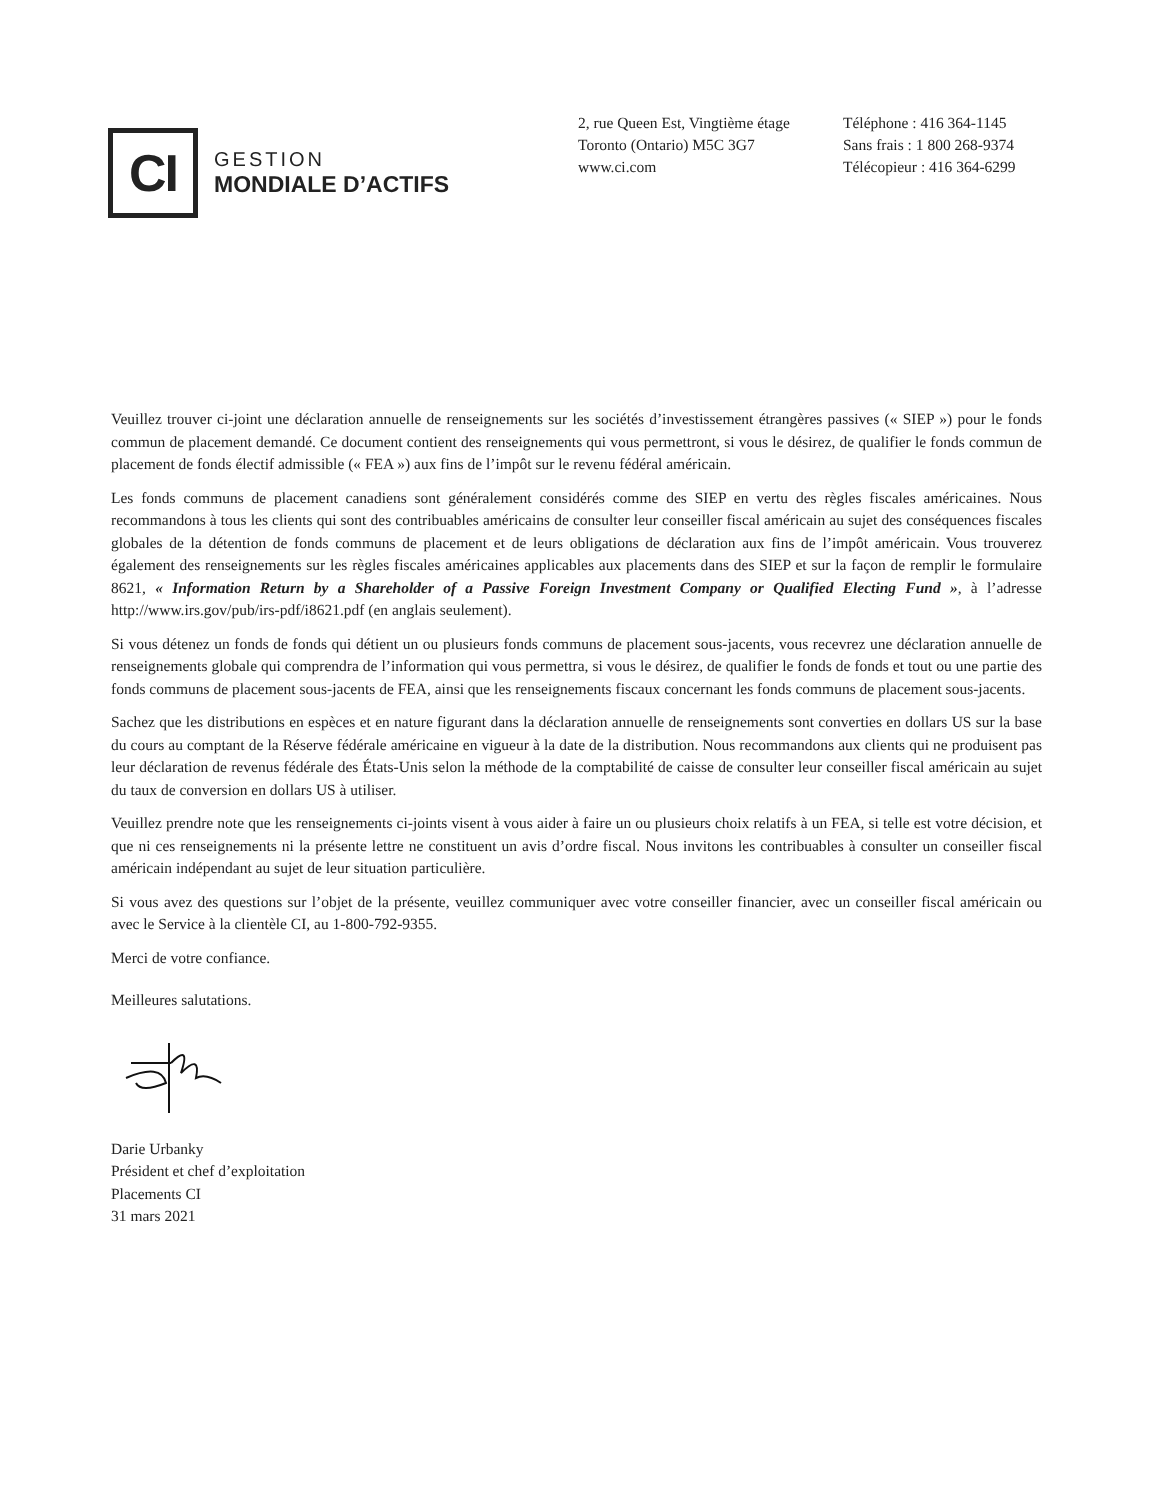CI
GESTION
MONDIALE D’ACTIFS
2, rue Queen Est, Vingtième étage
Toronto (Ontario) M5C 3G7
www.ci.com
Téléphone : 416 364-1145
Sans frais : 1 800 268-9374
Télécopieur : 416 364-6299
Veuillez trouver ci-joint une déclaration annuelle de renseignements sur les sociétés d’investissement étrangères passives (« SIEP ») pour le fonds commun de placement demandé. Ce document contient des renseignements qui vous permettront, si vous le désirez, de qualifier le fonds commun de placement de fonds électif admissible (« FEA ») aux fins de l’impôt sur le revenu fédéral américain.
Les fonds communs de placement canadiens sont généralement considérés comme des SIEP en vertu des règles fiscales américaines. Nous recommandons à tous les clients qui sont des contribuables américains de consulter leur conseiller fiscal américain au sujet des conséquences fiscales globales de la détention de fonds communs de placement et de leurs obligations de déclaration aux fins de l’impôt américain. Vous trouverez également des renseignements sur les règles fiscales américaines applicables aux placements dans des SIEP et sur la façon de remplir le formulaire 8621, « Information Return by a Shareholder of a Passive Foreign Investment Company or Qualified Electing Fund », à l’adresse http://www.irs.gov/pub/irs-pdf/i8621.pdf (en anglais seulement).
Si vous détenez un fonds de fonds qui détient un ou plusieurs fonds communs de placement sous-jacents, vous recevrez une déclaration annuelle de renseignements globale qui comprendra de l’information qui vous permettra, si vous le désirez, de qualifier le fonds de fonds et tout ou une partie des fonds communs de placement sous-jacents de FEA, ainsi que les renseignements fiscaux concernant les fonds communs de placement sous-jacents.
Sachez que les distributions en espèces et en nature figurant dans la déclaration annuelle de renseignements sont converties en dollars US sur la base du cours au comptant de la Réserve fédérale américaine en vigueur à la date de la distribution. Nous recommandons aux clients qui ne produisent pas leur déclaration de revenus fédérale des États-Unis selon la méthode de la comptabilité de caisse de consulter leur conseiller fiscal américain au sujet du taux de conversion en dollars US à utiliser.
Veuillez prendre note que les renseignements ci-joints visent à vous aider à faire un ou plusieurs choix relatifs à un FEA, si telle est votre décision, et que ni ces renseignements ni la présente lettre ne constituent un avis d’ordre fiscal. Nous invitons les contribuables à consulter un conseiller fiscal américain indépendant au sujet de leur situation particulière.
Si vous avez des questions sur l’objet de la présente, veuillez communiquer avec votre conseiller financier, avec un conseiller fiscal américain ou avec le Service à la clientèle CI, au 1-800-792-9355.
Merci de votre confiance.
Meilleures salutations.
Darie Urbanky
Président et chef d’exploitation
Placements CI
31 mars 2021